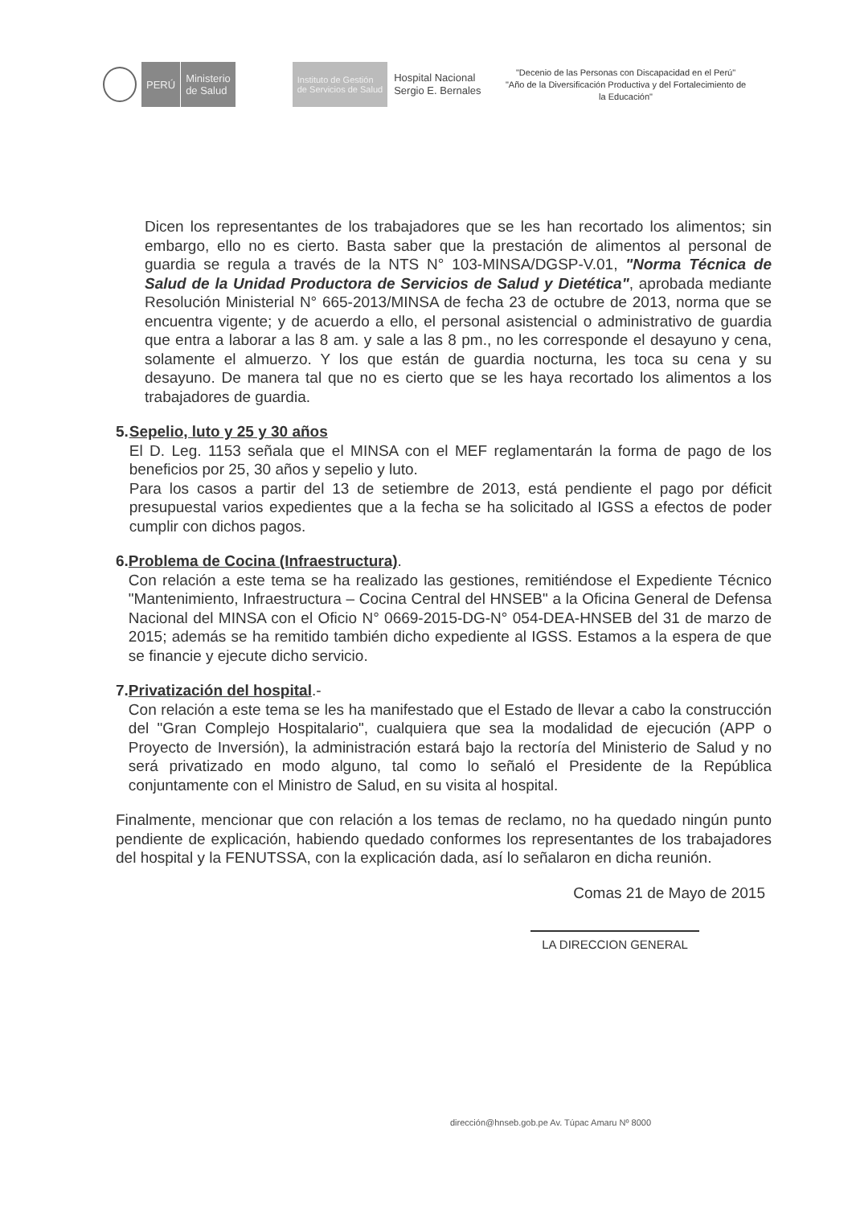PERÚ
Ministerio
de Salud
Instituto de Gestión
de Servicios de Salud
Hospital Nacional
Sergio E. Bernales
"Decenio de las Personas con Discapacidad en el Perú"
"Año de la Diversificación Productiva y del Fortalecimiento de la Educación"
Dicen los representantes de los trabajadores que se les han recortado los alimentos; sin embargo, ello no es cierto. Basta saber que la prestación de alimentos al personal de guardia se regula a través de la NTS N° 103-MINSA/DGSP-V.01, "Norma Técnica de Salud de la Unidad Productora de Servicios de Salud y Dietética", aprobada mediante Resolución Ministerial N° 665-2013/MINSA de fecha 23 de octubre de 2013, norma que se encuentra vigente; y de acuerdo a ello, el personal asistencial o administrativo de guardia que entra a laborar a las 8 am. y sale a las 8 pm., no les corresponde el desayuno y cena, solamente el almuerzo. Y los que están de guardia nocturna, les toca su cena y su desayuno. De manera tal que no es cierto que se les haya recortado los alimentos a los trabajadores de guardia.
5. Sepelio, luto y 25 y 30 años
El D. Leg. 1153 señala que el MINSA con el MEF reglamentarán la forma de pago de los beneficios por 25, 30 años y sepelio y luto.
Para los casos a partir del 13 de setiembre de 2013, está pendiente el pago por déficit presupuestal varios expedientes que a la fecha se ha solicitado al IGSS a efectos de poder cumplir con dichos pagos.
6. Problema de Cocina (Infraestructura).
Con relación a este tema se ha realizado las gestiones, remitiéndose el Expediente Técnico "Mantenimiento, Infraestructura – Cocina Central del HNSEB" a la Oficina General de Defensa Nacional del MINSA con el Oficio N° 0669-2015-DG-N° 054-DEA-HNSEB del 31 de marzo de 2015; además se ha remitido también dicho expediente al IGSS. Estamos a la espera de que se financie y ejecute dicho servicio.
7. Privatización del hospital.-
Con relación a este tema se les ha manifestado que el Estado de llevar a cabo la construcción del "Gran Complejo Hospitalario", cualquiera que sea la modalidad de ejecución (APP o Proyecto de Inversión), la administración estará bajo la rectoría del Ministerio de Salud y no será privatizado en modo alguno, tal como lo señaló el Presidente de la República conjuntamente con el Ministro de Salud, en su visita al hospital.
Finalmente, mencionar que con relación a los temas de reclamo, no ha quedado ningún punto pendiente de explicación, habiendo quedado conformes los representantes de los trabajadores del hospital y la FENUTSSA, con la explicación dada, así lo señalaron en dicha reunión.
Comas 21 de Mayo de 2015
LA DIRECCION GENERAL
dirección@hnseb.gob.pe Av. Túpac Amaru Nº 8000